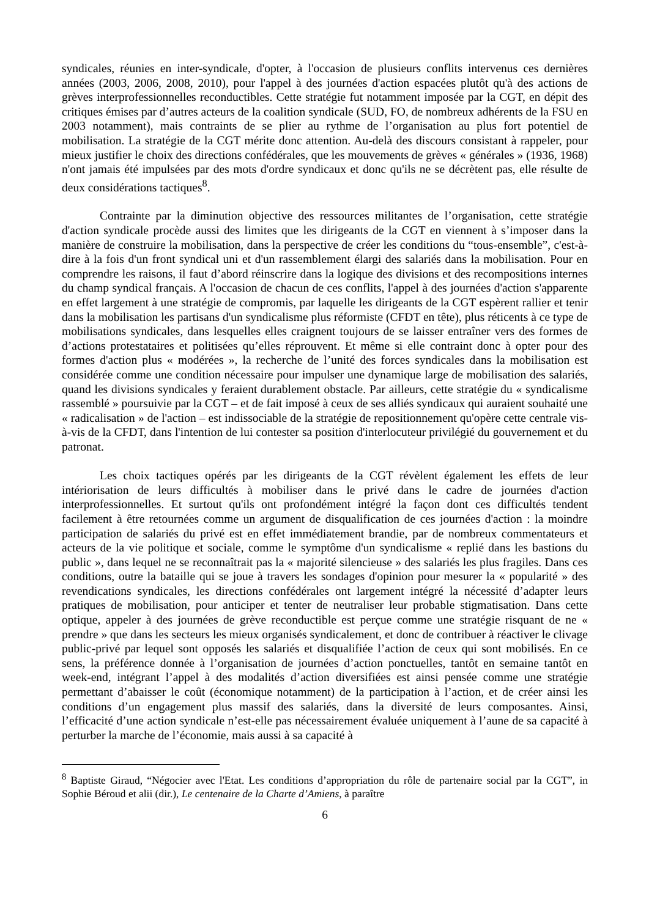syndicales, réunies en inter-syndicale, d'opter, à l'occasion de plusieurs conflits intervenus ces dernières années (2003, 2006, 2008, 2010), pour l'appel à des journées d'action espacées plutôt qu'à des actions de grèves interprofessionnelles reconductibles. Cette stratégie fut notamment imposée par la CGT, en dépit des critiques émises par d’autres acteurs de la coalition syndicale (SUD, FO, de nombreux adhérents de la FSU en 2003 notamment), mais contraints de se plier au rythme de l’organisation au plus fort potentiel de mobilisation. La stratégie de la CGT mérite donc attention. Au-delà des discours consistant à rappeler, pour mieux justifier le choix des directions confédérales, que les mouvements de grèves « générales » (1936, 1968) n'ont jamais été impulsées par des mots d'ordre syndicaux et donc qu'ils ne se décrètent pas, elle résulte de deux considérations tactiques<sup>8</sup>.
Contrainte par la diminution objective des ressources militantes de l’organisation, cette stratégie d'action syndicale procède aussi des limites que les dirigeants de la CGT en viennent à s’imposer dans la manière de construire la mobilisation, dans la perspective de créer les conditions du “tous-ensemble”, c'est-à-dire à la fois d'un front syndical uni et d'un rassemblement élargi des salariés dans la mobilisation. Pour en comprendre les raisons, il faut d’abord réinscrire dans la logique des divisions et des recompositions internes du champ syndical français. A l'occasion de chacun de ces conflits, l'appel à des journées d'action s'apparente en effet largement à une stratégie de compromis, par laquelle les dirigeants de la CGT espèrent rallier et tenir dans la mobilisation les partisans d'un syndicalisme plus réformiste (CFDT en tête), plus réticents à ce type de mobilisations syndicales, dans lesquelles elles craignent toujours de se laisser entraîner vers des formes de d’actions protestataires et politisées qu’elles réprouvent. Et même si elle contraint donc à opter pour des formes d'action plus « modérées », la recherche de l’unité des forces syndicales dans la mobilisation est considérée comme une condition nécessaire pour impulser une dynamique large de mobilisation des salariés, quand les divisions syndicales y feraient durablement obstacle. Par ailleurs, cette stratégie du « syndicalisme rassemblé » poursuivie par la CGT – et de fait imposé à ceux de ses alliés syndicaux qui auraient souhaité une « radicalisation » de l'action – est indissociable de la stratégie de repositionnement qu'opère cette centrale vis-à-vis de la CFDT, dans l'intention de lui contester sa position d'interlocuteur privilégié du gouvernement et du patronat.
Les choix tactiques opérés par les dirigeants de la CGT révèlent également les effets de leur intériorisation de leurs difficultés à mobiliser dans le privé dans le cadre de journées d'action interprofessionnelles. Et surtout qu'ils ont profondément intégré la façon dont ces difficultés tendent facilement à être retournées comme un argument de disqualification de ces journées d'action : la moindre participation de salariés du privé est en effet immédiatement brandie, par de nombreux commentateurs et acteurs de la vie politique et sociale, comme le symptôme d'un syndicalisme « replié dans les bastions du public », dans lequel ne se reconnaîtrait pas la « majorité silencieuse » des salariés les plus fragiles. Dans ces conditions, outre la bataille qui se joue à travers les sondages d'opinion pour mesurer la « popularité » des revendications syndicales, les directions confédérales ont largement intégré la nécessité d’adapter leurs pratiques de mobilisation, pour anticiper et tenter de neutraliser leur probable stigmatisation. Dans cette optique, appeler à des journées de grève reconductible est perçue comme une stratégie risquant de ne « prendre » que dans les secteurs les mieux organisés syndicalement, et donc de contribuer à réactiver le clivage public-privé par lequel sont opposés les salariés et disqualifiée l’action de ceux qui sont mobilisés. En ce sens, la préférence donnée à l’organisation de journées d’action ponctuelles, tantôt en semaine tantôt en week-end, intégrant l’appel à des modalités d’action diversifiées est ainsi pensée comme une stratégie permettant d’abaisser le coût (économique notamment) de la participation à l’action, et de créer ainsi les conditions d’un engagement plus massif des salariés, dans la diversité de leurs composantes. Ainsi, l’efficacité d’une action syndicale n’est-elle pas nécessairement évaluée uniquement à l’aune de sa capacité à perturber la marche de l’économie, mais aussi à sa capacité à
<sup>8</sup> Baptiste Giraud, “Négocier avec l'Etat. Les conditions d’appropriation du rôle de partenaire social par la CGT”, in Sophie Béroud et alii (dir.), Le centenaire de la Charte d’Amiens, à paraître
6